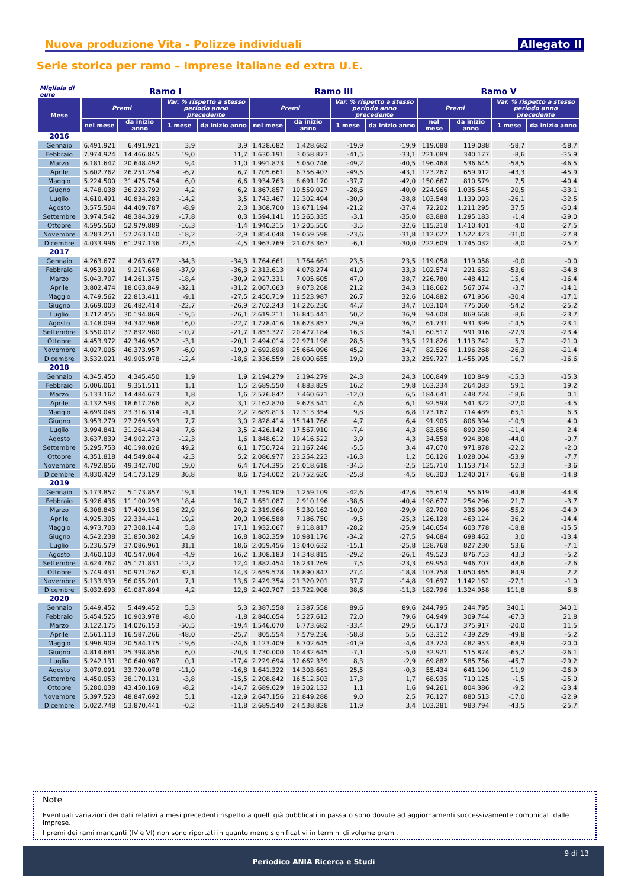Nuova produzione Vita - Polizze individuali Allegato II
Serie storica per ramo – Imprese italiane ed extra U.E.
| Migliaia di euro | Ramo I | | | | Ramo III | | | | Ramo V | | | |
| --- | --- | --- | --- | --- | --- | --- | --- | --- | --- | --- | --- | --- |
| Mese | Premi | | Var. % rispetto a stesso periodo anno precedente | | Premi | | Var. % rispetto a stesso periodo anno precedente | | Premi | | Var. % rispetto a stesso periodo anno precedente | |
| | nel mese | da inizio anno | 1 mese | da inizio anno | nel mese | da inizio anno | 1 mese | da inizio anno | nel mese | da inizio anno | 1 mese | da inizio anno |
| 2016 | | | | | | | | | | | | |
| Gennaio | 6.491.921 | 6.491.921 | 3,9 | 3,9 | 1.428.682 | 1.428.682 | -19,9 | -19,9 | 119.088 | 119.088 | -58,7 | -58,7 |
| Febbraio | 7.974.924 | 14.466.845 | 19,0 | 11,7 | 1.630.191 | 3.058.873 | -41,5 | -33,1 | 221.089 | 340.177 | -8,6 | -35,9 |
| Marzo | 6.181.647 | 20.648.492 | 9,4 | 11,0 | 1.991.873 | 5.050.746 | -49,2 | -40,5 | 196.468 | 536.645 | -58,5 | -46,5 |
| Aprile | 5.602.762 | 26.251.254 | -6,7 | 6,7 | 1.705.661 | 6.756.407 | -49,5 | -43,1 | 123.267 | 659.912 | -43,3 | -45,9 |
| Maggio | 5.224.500 | 31.475.754 | 6,0 | 6,6 | 1.934.763 | 8.691.170 | -37,7 | -42,0 | 150.667 | 810.579 | 7,5 | -40,4 |
| Giugno | 4.748.038 | 36.223.792 | 4,2 | 6,2 | 1.867.857 | 10.559.027 | -28,6 | -40,0 | 224.966 | 1.035.545 | 20,5 | -33,1 |
| Luglio | 4.610.491 | 40.834.283 | -14,2 | 3,5 | 1.743.467 | 12.302.494 | -30,9 | -38,8 | 103.548 | 1.139.093 | -26,1 | -32,5 |
| Agosto | 3.575.504 | 44.409.787 | -8,9 | 2,3 | 1.368.700 | 13.671.194 | -21,2 | -37,4 | 72.202 | 1.211.295 | 37,5 | -30,4 |
| Settembre | 3.974.542 | 48.384.329 | -17,8 | 0,3 | 1.594.141 | 15.265.335 | -3,1 | -35,0 | 83.888 | 1.295.183 | -1,4 | -29,0 |
| Ottobre | 4.595.560 | 52.979.889 | -16,3 | -1,4 | 1.940.215 | 17.205.550 | -3,5 | -32,6 | 115.218 | 1.410.401 | -4,0 | -27,5 |
| Novembre | 4.283.251 | 57.263.140 | -18,2 | -2,9 | 1.854.048 | 19.059.598 | -23,6 | -31,8 | 112.022 | 1.522.423 | -31,0 | -27,8 |
| Dicembre | 4.033.996 | 61.297.136 | -22,5 | -4,5 | 1.963.769 | 21.023.367 | -6,1 | -30,0 | 222.609 | 1.745.032 | -8,0 | -25,7 |
| 2017 | | | | | | | | | | | | |
| Gennaio | 4.263.677 | 4.263.677 | -34,3 | -34,3 | 1.764.661 | 1.764.661 | 23,5 | 23,5 | 119.058 | 119.058 | -0,0 | -0,0 |
| Febbraio | 4.953.991 | 9.217.668 | -37,9 | -36,3 | 2.313.613 | 4.078.274 | 41,9 | 33,3 | 102.574 | 221.632 | -53,6 | -34,8 |
| Marzo | 5.043.707 | 14.261.375 | -18,4 | -30,9 | 2.927.331 | 7.005.605 | 47,0 | 38,7 | 226.780 | 448.412 | 15,4 | -16,4 |
| Aprile | 3.802.474 | 18.063.849 | -32,1 | -31,2 | 2.067.663 | 9.073.268 | 21,2 | 34,3 | 118.662 | 567.074 | -3,7 | -14,1 |
| Maggio | 4.749.562 | 22.813.411 | -9,1 | -27,5 | 2.450.719 | 11.523.987 | 26,7 | 32,6 | 104.882 | 671.956 | -30,4 | -17,1 |
| Giugno | 3.669.003 | 26.482.414 | -22,7 | -26,9 | 2.702.243 | 14.226.230 | 44,7 | 34,7 | 103.104 | 775.060 | -54,2 | -25,2 |
| Luglio | 3.712.455 | 30.194.869 | -19,5 | -26,1 | 2.619.211 | 16.845.441 | 50,2 | 36,9 | 94.608 | 869.668 | -8,6 | -23,7 |
| Agosto | 4.148.099 | 34.342.968 | 16,0 | -22,7 | 1.778.416 | 18.623.857 | 29,9 | 36,2 | 61.731 | 931.399 | -14,5 | -23,1 |
| Settembre | 3.550.012 | 37.892.980 | -10,7 | -21,7 | 1.853.327 | 20.477.184 | 16,3 | 34,1 | 60.517 | 991.916 | -27,9 | -23,4 |
| Ottobre | 4.453.972 | 42.346.952 | -3,1 | -20,1 | 2.494.014 | 22.971.198 | 28,5 | 33,5 | 121.826 | 1.113.742 | 5,7 | -21,0 |
| Novembre | 4.027.005 | 46.373.957 | -6,0 | -19,0 | 2.692.898 | 25.664.096 | 45,2 | 34,7 | 82.526 | 1.196.268 | -26,3 | -21,4 |
| Dicembre | 3.532.021 | 49.905.978 | -12,4 | -18,6 | 2.336.559 | 28.000.655 | 19,0 | 33,2 | 259.727 | 1.455.995 | 16,7 | -16,6 |
| 2018 | | | | | | | | | | | | |
| Gennaio | 4.345.450 | 4.345.450 | 1,9 | 1,9 | 2.194.279 | 2.194.279 | 24,3 | 24,3 | 100.849 | 100.849 | -15,3 | -15,3 |
| Febbraio | 5.006.061 | 9.351.511 | 1,1 | 1,5 | 2.689.550 | 4.883.829 | 16,2 | 19,8 | 163.234 | 264.083 | 59,1 | 19,2 |
| Marzo | 5.133.162 | 14.484.673 | 1,8 | 1,6 | 2.576.842 | 7.460.671 | -12,0 | 6,5 | 184.641 | 448.724 | -18,6 | 0,1 |
| Aprile | 4.132.593 | 18.617.266 | 8,7 | 3,1 | 2.162.870 | 9.623.541 | 4,6 | 6,1 | 92.598 | 541.322 | -22,0 | -4,5 |
| Maggio | 4.699.048 | 23.316.314 | -1,1 | 2,2 | 2.689.813 | 12.313.354 | 9,8 | 6,8 | 173.167 | 714.489 | 65,1 | 6,3 |
| Giugno | 3.953.279 | 27.269.593 | 7,7 | 3,0 | 2.828.414 | 15.141.768 | 4,7 | 6,4 | 91.905 | 806.394 | -10,9 | 4,0 |
| Luglio | 3.994.841 | 31.264.434 | 7,6 | 3,5 | 2.426.142 | 17.567.910 | -7,4 | 4,3 | 83.856 | 890.250 | -11,4 | 2,4 |
| Agosto | 3.637.839 | 34.902.273 | -12,3 | 1,6 | 1.848.612 | 19.416.522 | 3,9 | 4,3 | 34.558 | 924.808 | -44,0 | -0,7 |
| Settembre | 5.295.753 | 40.198.026 | 49,2 | 6,1 | 1.750.724 | 21.167.246 | -5,5 | 3,4 | 47.070 | 971.878 | -22,2 | -2,0 |
| Ottobre | 4.351.818 | 44.549.844 | -2,3 | 5,2 | 2.086.977 | 23.254.223 | -16,3 | 1,2 | 56.126 | 1.028.004 | -53,9 | -7,7 |
| Novembre | 4.792.856 | 49.342.700 | 19,0 | 6,4 | 1.764.395 | 25.018.618 | -34,5 | -2,5 | 125.710 | 1.153.714 | 52,3 | -3,6 |
| Dicembre | 4.830.429 | 54.173.129 | 36,8 | 8,6 | 1.734.002 | 26.752.620 | -25,8 | -4,5 | 86.303 | 1.240.017 | -66,8 | -14,8 |
| 2019 | | | | | | | | | | | | |
| Gennaio | 5.173.857 | 5.173.857 | 19,1 | 19,1 | 1.259.109 | 1.259.109 | -42,6 | -42,6 | 55.619 | 55.619 | -44,8 | -44,8 |
| Febbraio | 5.926.436 | 11.100.293 | 18,4 | 18,7 | 1.651.087 | 2.910.196 | -38,6 | -40,4 | 198.677 | 254.296 | 21,7 | -3,7 |
| Marzo | 6.308.843 | 17.409.136 | 22,9 | 20,2 | 2.319.966 | 5.230.162 | -10,0 | -29,9 | 82.700 | 336.996 | -55,2 | -24,9 |
| Aprile | 4.925.305 | 22.334.441 | 19,2 | 20,0 | 1.956.588 | 7.186.750 | -9,5 | -25,3 | 126.128 | 463.124 | 36,2 | -14,4 |
| Maggio | 4.973.703 | 27.308.144 | 5,8 | 17,1 | 1.932.067 | 9.118.817 | -28,2 | -25,9 | 140.654 | 603.778 | -18,8 | -15,5 |
| Giugno | 4.542.238 | 31.850.382 | 14,9 | 16,8 | 1.862.359 | 10.981.176 | -34,2 | -27,5 | 94.684 | 698.462 | 3,0 | -13,4 |
| Luglio | 5.236.579 | 37.086.961 | 31,1 | 18,6 | 2.059.456 | 13.040.632 | -15,1 | -25,8 | 128.768 | 827.230 | 53,6 | -7,1 |
| Agosto | 3.460.103 | 40.547.064 | -4,9 | 16,2 | 1.308.183 | 14.348.815 | -29,2 | -26,1 | 49.523 | 876.753 | 43,3 | -5,2 |
| Settembre | 4.624.767 | 45.171.831 | -12,7 | 12,4 | 1.882.454 | 16.231.269 | 7,5 | -23,3 | 69.954 | 946.707 | 48,6 | -2,6 |
| Ottobre | 5.749.431 | 50.921.262 | 32,1 | 14,3 | 2.659.578 | 18.890.847 | 27,4 | -18,8 | 103.758 | 1.050.465 | 84,9 | 2,2 |
| Novembre | 5.133.939 | 56.055.201 | 7,1 | 13,6 | 2.429.354 | 21.320.201 | 37,7 | -14,8 | 91.697 | 1.142.162 | -27,1 | -1,0 |
| Dicembre | 5.032.693 | 61.087.894 | 4,2 | 12,8 | 2.402.707 | 23.722.908 | 38,6 | -11,3 | 182.796 | 1.324.958 | 111,8 | 6,8 |
| 2020 | | | | | | | | | | | | |
| Gennaio | 5.449.452 | 5.449.452 | 5,3 | 5,3 | 2.387.558 | 2.387.558 | 89,6 | 89,6 | 244.795 | 244.795 | 340,1 | 340,1 |
| Febbraio | 5.454.525 | 10.903.978 | -8,0 | -1,8 | 2.840.054 | 5.227.612 | 72,0 | 79,6 | 64.949 | 309.744 | -67,3 | 21,8 |
| Marzo | 3.122.175 | 14.026.153 | -50,5 | -19,4 | 1.546.070 | 6.773.682 | -33,4 | 29,5 | 66.173 | 375.917 | -20,0 | 11,5 |
| Aprile | 2.561.113 | 16.587.266 | -48,0 | -25,7 | 805.554 | 7.579.236 | -58,8 | 5,5 | 63.312 | 439.229 | -49,8 | -5,2 |
| Maggio | 3.996.909 | 20.584.175 | -19,6 | -24,6 | 1.123.409 | 8.702.645 | -41,9 | -4,6 | 43.724 | 482.953 | -68,9 | -20,0 |
| Giugno | 4.814.681 | 25.398.856 | 6,0 | -20,3 | 1.730.000 | 10.432.645 | -7,1 | -5,0 | 32.921 | 515.874 | -65,2 | -26,1 |
| Luglio | 5.242.131 | 30.640.987 | 0,1 | -17,4 | 2.229.694 | 12.662.339 | 8,3 | -2,9 | 69.882 | 585.756 | -45,7 | -29,2 |
| Agosto | 3.079.091 | 33.720.078 | -11,0 | -16,8 | 1.641.322 | 14.303.661 | 25,5 | -0,3 | 55.434 | 641.190 | 11,9 | -26,9 |
| Settembre | 4.450.053 | 38.170.131 | -3,8 | -15,5 | 2.208.842 | 16.512.503 | 17,3 | 1,7 | 68.935 | 710.125 | -1,5 | -25,0 |
| Ottobre | 5.280.038 | 43.450.169 | -8,2 | -14,7 | 2.689.629 | 19.202.132 | 1,1 | 1,6 | 94.261 | 804.386 | -9,2 | -23,4 |
| Novembre | 5.397.523 | 48.847.692 | 5,1 | -12,9 | 2.647.156 | 21.849.288 | 9,0 | 2,5 | 76.127 | 880.513 | -17,0 | -22,9 |
| Dicembre | 5.022.748 | 53.870.441 | -0,2 | -11,8 | 2.689.540 | 24.538.828 | 11,9 | 3,4 | 103.281 | 983.794 | -43,5 | -25,7 |
Note
Eventuali variazioni dei dati relativi a mesi precedenti rispetto a quelli già pubblicati in passato sono dovute ad aggiornamenti successivamente comunicati dalle imprese.
I premi dei rami mancanti (IV e VI) non sono riportati in quanto meno significativi in termini di volume premi.
9 di 13
Periodico ANIA Ricerca e Studi